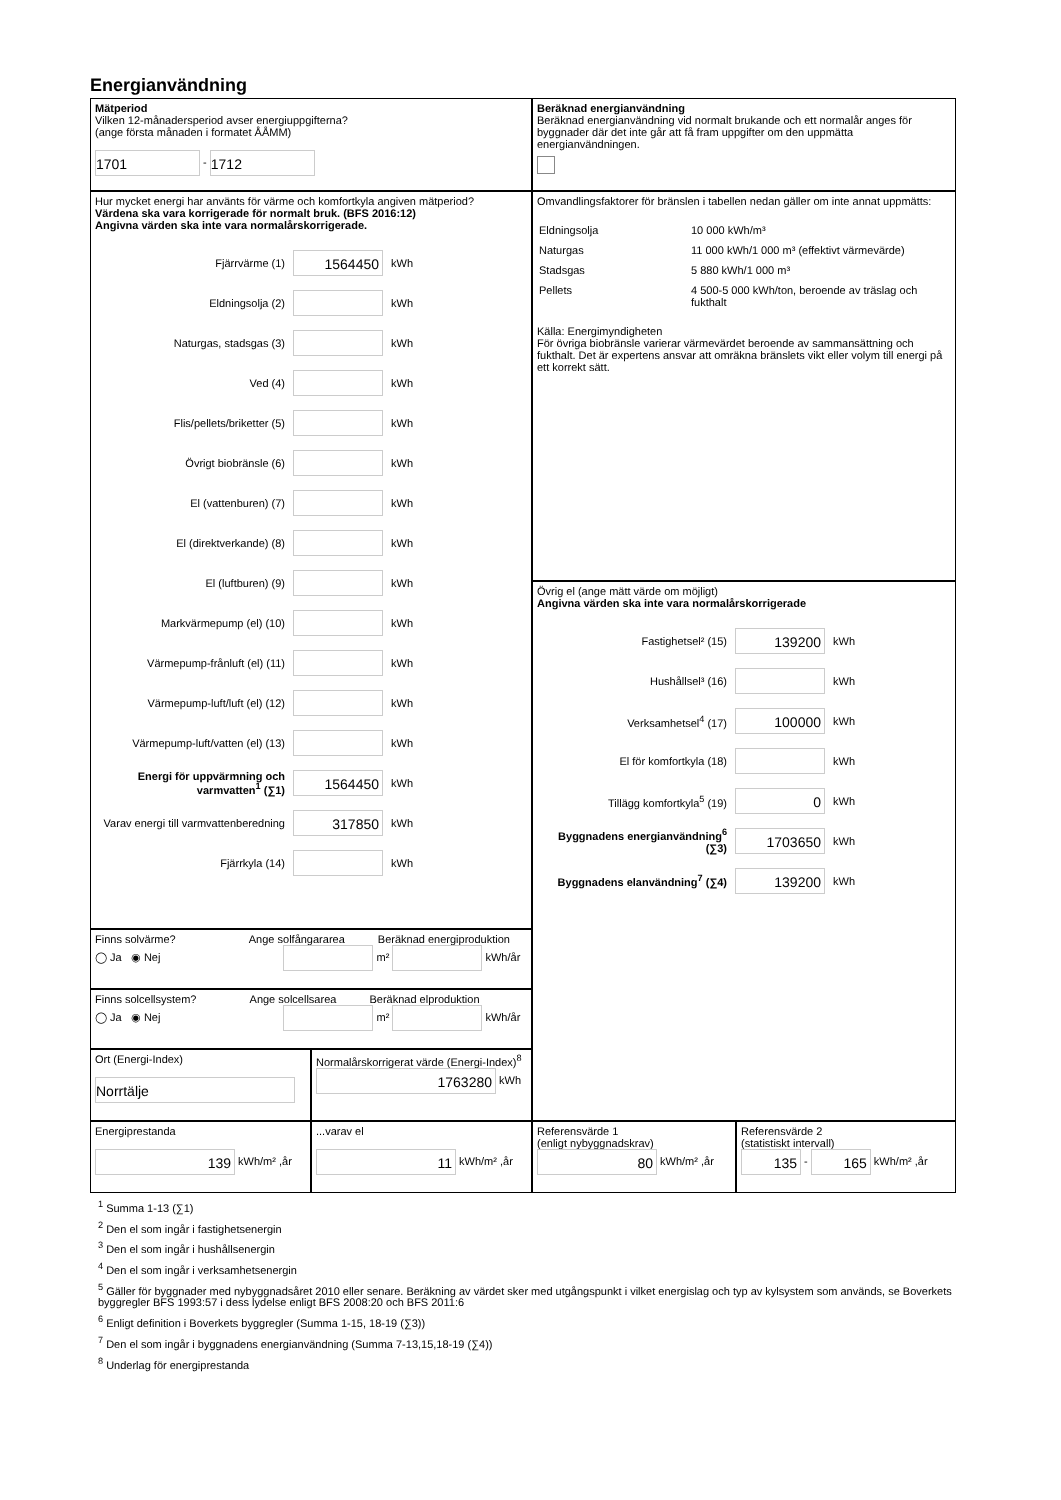Energianvändning
Mätperiod
Vilken 12-månadersperiod avser energiuppgifterna?
(ange första månaden i formatet ÅÅMM)
1701 - 1712
Beräknad energianvändning
Beräknad energianvändning vid normalt brukande och ett normalår anges för byggnader där det inte går att få fram uppgifter om den uppmätta energianvändningen.
Hur mycket energi har använts för värme och komfortkyla angiven mätperiod?
Värdena ska vara korrigerade för normalt bruk. (BFS 2016:12)
Angivna värden ska inte vara normalårskorrigerade.
Fjärrvärme (1) 1564450 kWh
Eldningsolja (2) kWh
Naturgas, stadsgas (3) kWh
Ved (4) kWh
Flis/pellets/briketter (5) kWh
Övrigt biobränsle (6) kWh
El (vattenburen) (7) kWh
El (direktverkande) (8) kWh
El (luftburen) (9) kWh
Markvärmepump (el) (10) kWh
Värmepump-frånluft (el) (11) kWh
Värmepump-luft/luft (el) (12) kWh
Värmepump-luft/vatten (el) (13) kWh
Energi för uppvärmning och varmvatten<sup>1</sup> (∑1) 1564450 kWh
Varav energi till varmvattenberedning 317850 kWh
Fjärrkyla (14) kWh
Omvandlingsfaktorer för bränslen i tabellen nedan gäller om inte annat uppmätts:
| Eldningsolja | 10 000 kWh/m³ |
| Naturgas | 11 000 kWh/1 000 m³ (effektivt värmevärde) |
| Stadsgas | 5 880 kWh/1 000 m³ |
| Pellets | 4 500-5 000 kWh/ton, beroende av träslag och fukthalt |
Källa: Energimyndigheten
För övriga biobränsle varierar värmevärdet beroende av sammansättning och fukthalt. Det är expertens ansvar att omräkna bränslets vikt eller volym till energi på ett korrekt sätt.
Övrig el (ange mätt värde om möjligt)
Angivna värden ska inte vara normalårskorrigerade
Fastighetsel² (15) 139200 kWh
Hushållsel³ (16) kWh
Verksamhetsel<sup>4</sup> (17) 100000 kWh
El för komfortkyla (18) kWh
Tillägg komfortkyla<sup>5</sup> (19) 0 kWh
Byggnadens energianvändning<sup>6</sup> (∑3) 1703650 kWh
Byggnadens elanvändning<sup>7</sup> (∑4) 139200 kWh
Finns solvärme? Ange solfångararea Beräknad energiproduktion
◯ Ja ◉ Nej m² kWh/år
Finns solcellsystem? Ange solcellsarea Beräknad elproduktion
◯ Ja ◉ Nej m² kWh/år
Ort (Energi-Index)
Norrtälje
Normalårskorrigerat värde (Energi-Index)<sup>8</sup>
1763280 kWh
Energiprestanda
139 kWh/m² ,år
...varav el
11 kWh/m² ,år
Referensvärde 1
(enligt nybyggnadskrav)
80 kWh/m² ,år
Referensvärde 2
(statistiskt intervall)
135 - 165 kWh/m² ,år
<sup>1</sup> Summa 1-13 (∑1)
<sup>2</sup> Den el som ingår i fastighetsenergin
<sup>3</sup> Den el som ingår i hushållsenergin
<sup>4</sup> Den el som ingår i verksamhetsenergin
<sup>5</sup> Gäller för byggnader med nybyggnadsåret 2010 eller senare. Beräkning av värdet sker med utgångspunkt i vilket energislag och typ av kylsystem som används, se Boverkets byggregler BFS 1993:57 i dess lydelse enligt BFS 2008:20 och BFS 2011:6
<sup>6</sup> Enligt definition i Boverkets byggregler (Summa 1-15, 18-19 (∑3))
<sup>7</sup> Den el som ingår i byggnadens energianvändning (Summa 7-13,15,18-19 (∑4))
<sup>8</sup> Underlag för energiprestanda